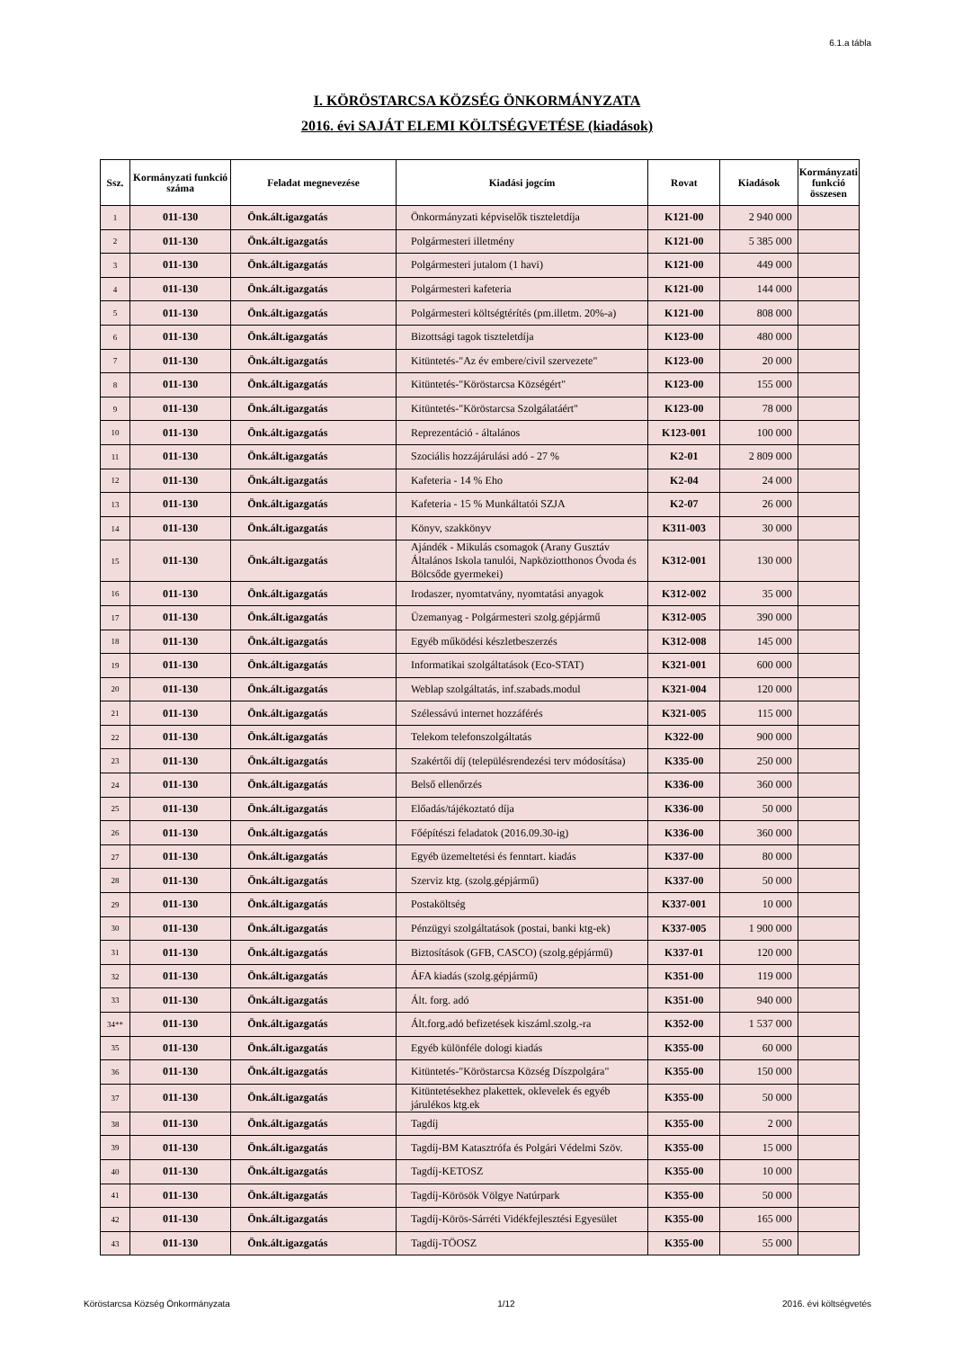6.1.a tábla
I. KÖRÖSTARCSA KÖZSÉG ÖNKORMÁNYZATA
2016. évi SAJÁT ELEMI KÖLTSÉGVETÉSE (kiadások)
| Ssz. | Kormányzati funkció száma | Feladat megnevezése | Kiadási jogcím | Rovat | Kiadások | Kormányzati funkció összesen |
| --- | --- | --- | --- | --- | --- | --- |
| 1 | 011-130 | Önk.ált.igazgatás | Önkormányzati képviselők tiszteletdíja | K121-00 | 2 940 000 | |
| 2 | 011-130 | Önk.ált.igazgatás | Polgármesteri illetmény | K121-00 | 5 385 000 | |
| 3 | 011-130 | Önk.ált.igazgatás | Polgármesteri jutalom (1 havi) | K121-00 | 449 000 | |
| 4 | 011-130 | Önk.ált.igazgatás | Polgármesteri kafeteria | K121-00 | 144 000 | |
| 5 | 011-130 | Önk.ált.igazgatás | Polgármesteri költségtérítés (pm.illetm. 20%-a) | K121-00 | 808 000 | |
| 6 | 011-130 | Önk.ált.igazgatás | Bizottsági tagok tiszteletdíja | K123-00 | 480 000 | |
| 7 | 011-130 | Önk.ált.igazgatás | Kitüntetés-"Az év embere/civil szervezete" | K123-00 | 20 000 | |
| 8 | 011-130 | Önk.ált.igazgatás | Kitüntetés-"Köröstarcsa Községért" | K123-00 | 155 000 | |
| 9 | 011-130 | Önk.ált.igazgatás | Kitüntetés-"Köröstarcsa Szolgálatáért" | K123-00 | 78 000 | |
| 10 | 011-130 | Önk.ált.igazgatás | Reprezentáció - általános | K123-001 | 100 000 | |
| 11 | 011-130 | Önk.ált.igazgatás | Szociális hozzájárulási adó - 27 % | K2-01 | 2 809 000 | |
| 12 | 011-130 | Önk.ált.igazgatás | Kafeteria - 14 % Eho | K2-04 | 24 000 | |
| 13 | 011-130 | Önk.ált.igazgatás | Kafeteria - 15 % Munkáltatói SZJA | K2-07 | 26 000 | |
| 14 | 011-130 | Önk.ált.igazgatás | Könyv, szakkönyv | K311-003 | 30 000 | |
| 15 | 011-130 | Önk.ált.igazgatás | Ajándék - Mikulás csomagok (Arany Gusztáv Általános Iskola tanulói, Napköziotthonos Óvoda és Bölcsőde gyermekei) | K312-001 | 130 000 | |
| 16 | 011-130 | Önk.ált.igazgatás | Irodaszer, nyomtatvány, nyomtatási anyagok | K312-002 | 35 000 | |
| 17 | 011-130 | Önk.ált.igazgatás | Üzemanyag - Polgármesteri szolg.gépjármű | K312-005 | 390 000 | |
| 18 | 011-130 | Önk.ált.igazgatás | Egyéb működési készletbeszerzés | K312-008 | 145 000 | |
| 19 | 011-130 | Önk.ált.igazgatás | Informatikai szolgáltatások (Eco-STAT) | K321-001 | 600 000 | |
| 20 | 011-130 | Önk.ált.igazgatás | Weblap szolgáltatás, inf.szabads.modul | K321-004 | 120 000 | |
| 21 | 011-130 | Önk.ált.igazgatás | Szélessávú internet hozzáférés | K321-005 | 115 000 | |
| 22 | 011-130 | Önk.ált.igazgatás | Telekom telefonszolgáltatás | K322-00 | 900 000 | |
| 23 | 011-130 | Önk.ált.igazgatás | Szakértői díj (településrendezési terv módosítása) | K335-00 | 250 000 | |
| 24 | 011-130 | Önk.ált.igazgatás | Belső ellenőrzés | K336-00 | 360 000 | |
| 25 | 011-130 | Önk.ált.igazgatás | Előadás/tájékoztató díja | K336-00 | 50 000 | |
| 26 | 011-130 | Önk.ált.igazgatás | Főépítészi feladatok (2016.09.30-ig) | K336-00 | 360 000 | |
| 27 | 011-130 | Önk.ált.igazgatás | Egyéb üzemeltetési és fenntart. kiadás | K337-00 | 80 000 | |
| 28 | 011-130 | Önk.ált.igazgatás | Szerviz ktg. (szolg.gépjármű) | K337-00 | 50 000 | |
| 29 | 011-130 | Önk.ált.igazgatás | Postaköltség | K337-001 | 10 000 | |
| 30 | 011-130 | Önk.ált.igazgatás | Pénzügyi szolgáltatások (postai, banki ktg-ek) | K337-005 | 1 900 000 | |
| 31 | 011-130 | Önk.ált.igazgatás | Biztosítások (GFB, CASCO) (szolg.gépjármű) | K337-01 | 120 000 | |
| 32 | 011-130 | Önk.ált.igazgatás | ÁFA kiadás (szolg.gépjármű) | K351-00 | 119 000 | |
| 33 | 011-130 | Önk.ált.igazgatás | Ált. forg. adó | K351-00 | 940 000 | |
| 34** | 011-130 | Önk.ált.igazgatás | Ált.forg.adó befizetések kiszáml.szolg.-ra | K352-00 | 1 537 000 | |
| 35 | 011-130 | Önk.ált.igazgatás | Egyéb különféle dologi kiadás | K355-00 | 60 000 | |
| 36 | 011-130 | Önk.ált.igazgatás | Kitüntetés-"Köröstarcsa Község Díszpolgára" | K355-00 | 150 000 | |
| 37 | 011-130 | Önk.ált.igazgatás | Kitüntetésekhez plakettek, oklevelek és egyéb járulékos ktg.ek | K355-00 | 50 000 | |
| 38 | 011-130 | Önk.ált.igazgatás | Tagdíj | K355-00 | 2 000 | |
| 39 | 011-130 | Önk.ált.igazgatás | Tagdíj-BM Katasztrófa és Polgári Védelmi Szöv. | K355-00 | 15 000 | |
| 40 | 011-130 | Önk.ált.igazgatás | Tagdíj-KETOSZ | K355-00 | 10 000 | |
| 41 | 011-130 | Önk.ált.igazgatás | Tagdíj-Körösök Völgye Natúrpark | K355-00 | 50 000 | |
| 42 | 011-130 | Önk.ált.igazgatás | Tagdíj-Körös-Sárréti Vidékfejlesztési Egyesület | K355-00 | 165 000 | |
| 43 | 011-130 | Önk.ált.igazgatás | Tagdíj-TÖOSZ | K355-00 | 55 000 | |
Köröstarcsa Község Önkormányzata 1/12 2016. évi költségvetés